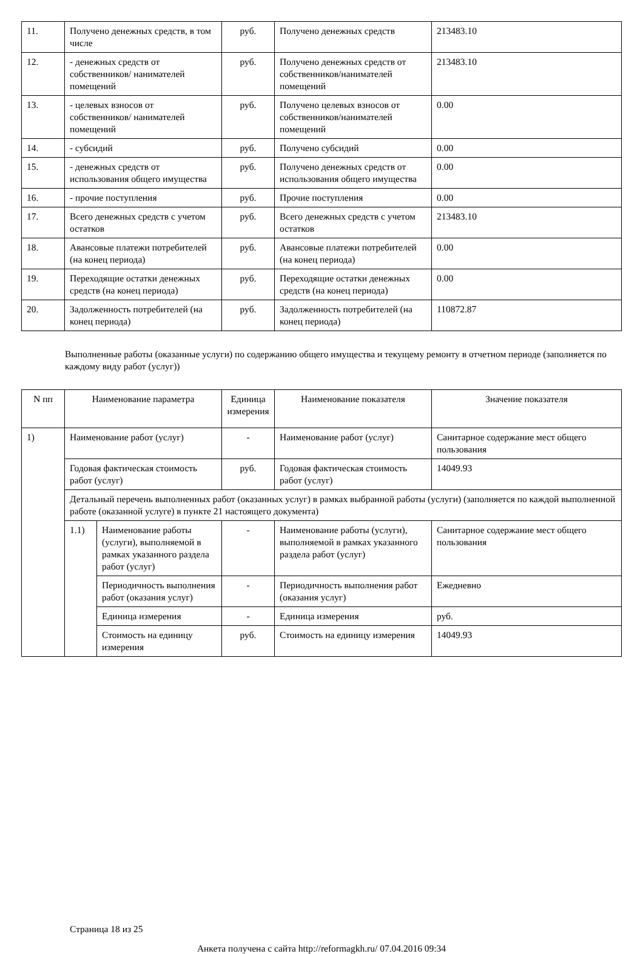| 11. | Получено денежных средств, в том числе | руб. | Получено денежных средств | 213483.10 |
| 12. | - денежных средств от собственников/ нанимателей помещений | руб. | Получено денежных средств от собственников/нанимателей помещений | 213483.10 |
| 13. | - целевых взносов от собственников/ нанимателей помещений | руб. | Получено целевых взносов от собственников/нанимателей помещений | 0.00 |
| 14. | - субсидий | руб. | Получено субсидий | 0.00 |
| 15. | - денежных средств от использования общего имущества | руб. | Получено денежных средств от использования общего имущества | 0.00 |
| 16. | - прочие поступления | руб. | Прочие поступления | 0.00 |
| 17. | Всего денежных средств с учетом остатков | руб. | Всего денежных средств с учетом остатков | 213483.10 |
| 18. | Авансовые платежи потребителей (на конец периода) | руб. | Авансовые платежи потребителей (на конец периода) | 0.00 |
| 19. | Переходящие остатки денежных средств (на конец периода) | руб. | Переходящие остатки денежных средств (на конец периода) | 0.00 |
| 20. | Задолженность потребителей (на конец периода) | руб. | Задолженность потребителей (на конец периода) | 110872.87 |
Выполненные работы (оказанные услуги) по содержанию общего имущества и текущему ремонту в отчетном периоде (заполняется по каждому виду работ (услуг))
| N пп | Наименование параметра | | Единица измерения | Наименование показателя | Значение показателя |
| --- | --- | --- | --- | --- | --- |
| 1) | Наименование работ (услуг) | | - | Наименование работ (услуг) | Санитарное содержание мест общего пользования |
| | Годовая фактическая стоимость работ (услуг) | | руб. | Годовая фактическая стоимость работ (услуг) | 14049.93 |
| | Детальный перечень выполненных работ (оказанных услуг) в рамках выбранной работы (услуги) (заполняется по каждой выполненной работе (оказанной услуге) в пункте 21 настоящего документа) | | | | |
| | 1.1) | Наименование работы (услуги), выполняемой в рамках указанного раздела работ (услуг) | - | Наименование работы (услуги), выполняемой в рамках указанного раздела работ (услуг) | Санитарное содержание мест общего пользования |
| | | Периодичность выполнения работ (оказания услуг) | - | Периодичность выполнения работ (оказания услуг) | Ежедневно |
| | | Единица измерения | - | Единица измерения | руб. |
| | | Стоимость на единицу измерения | руб. | Стоимость на единицу измерения | 14049.93 |
Страница 18 из 25
Анкета получена с сайта http://reformagkh.ru/ 07.04.2016 09:34